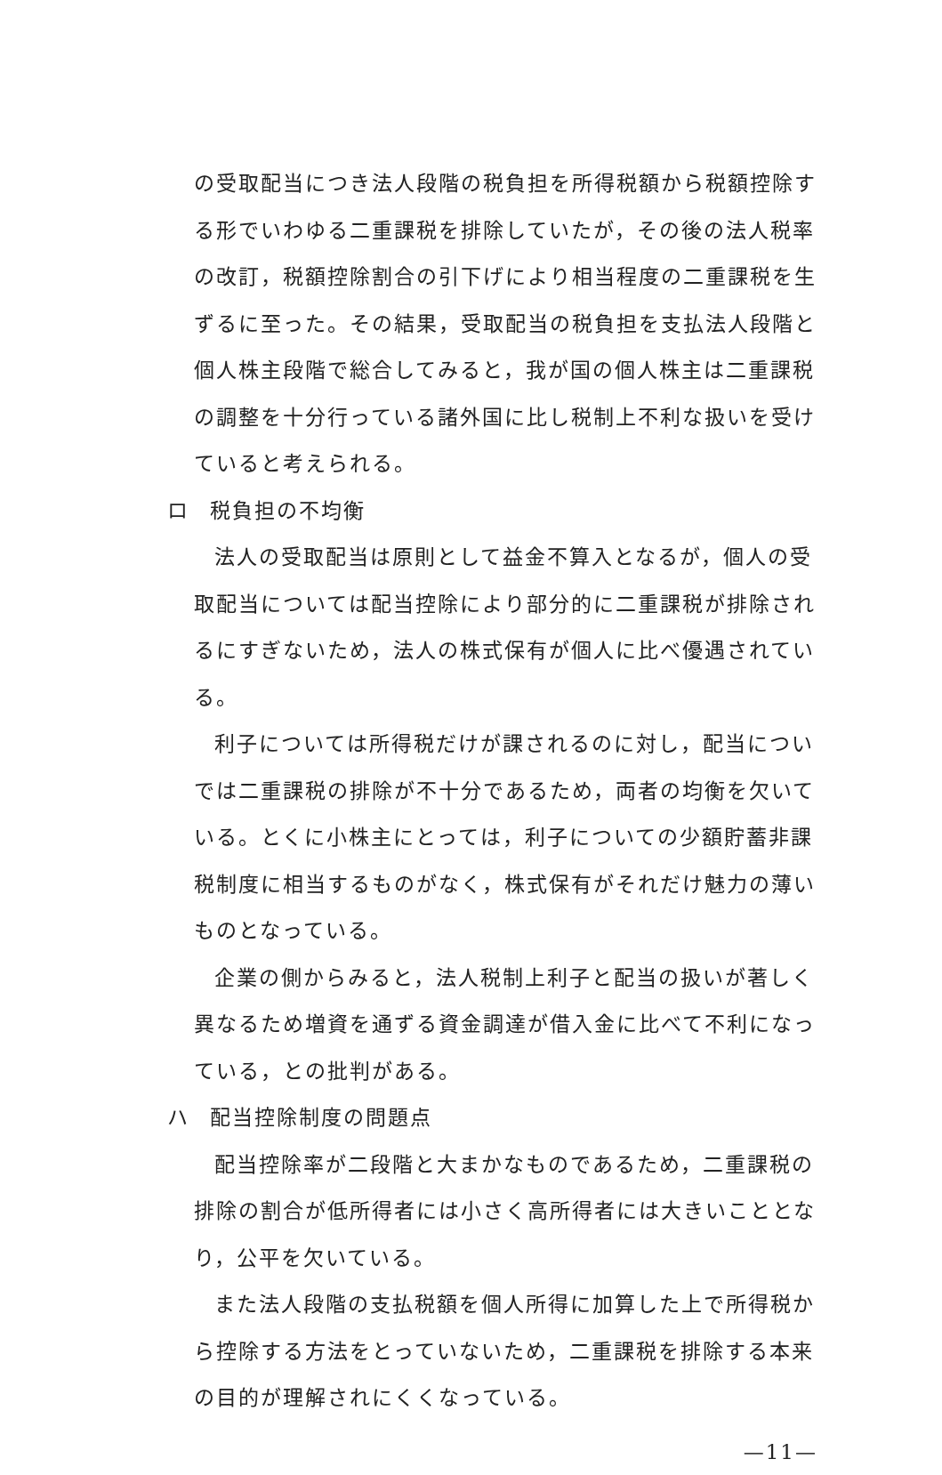の受取配当につき法人段階の税負担を所得税額から税額控除する形でいわゆる二重課税を排除していたが，その後の法人税率の改訂，税額控除割合の引下げにより相当程度の二重課税を生ずるに至った。その結果，受取配当の税負担を支払法人段階と個人株主段階で総合してみると，我が国の個人株主は二重課税の調整を十分行っている諸外国に比し税制上不利な扱いを受けていると考えられる。
ロ 税負担の不均衡
法人の受取配当は原則として益金不算入となるが，個人の受取配当については配当控除により部分的に二重課税が排除されるにすぎないため，法人の株式保有が個人に比べ優遇されている。
利子については所得税だけが課されるのに対し，配当についでは二重課税の排除が不十分であるため，両者の均衡を欠いている。とくに小株主にとっては，利子についての少額貯蓄非課税制度に相当するものがなく，株式保有がそれだけ魅力の薄いものとなっている。
企業の側からみると，法人税制上利子と配当の扱いが著しく異なるため増資を通ずる資金調達が借入金に比べて不利になっている，との批判がある。
ハ 配当控除制度の問題点
配当控除率が二段階と大まかなものであるため，二重課税の排除の割合が低所得者には小さく高所得者には大きいこととなり，公平を欠いている。
また法人段階の支払税額を個人所得に加算した上で所得税から控除する方法をとっていないため，二重課税を排除する本来の目的が理解されにくくなっている。
—11—